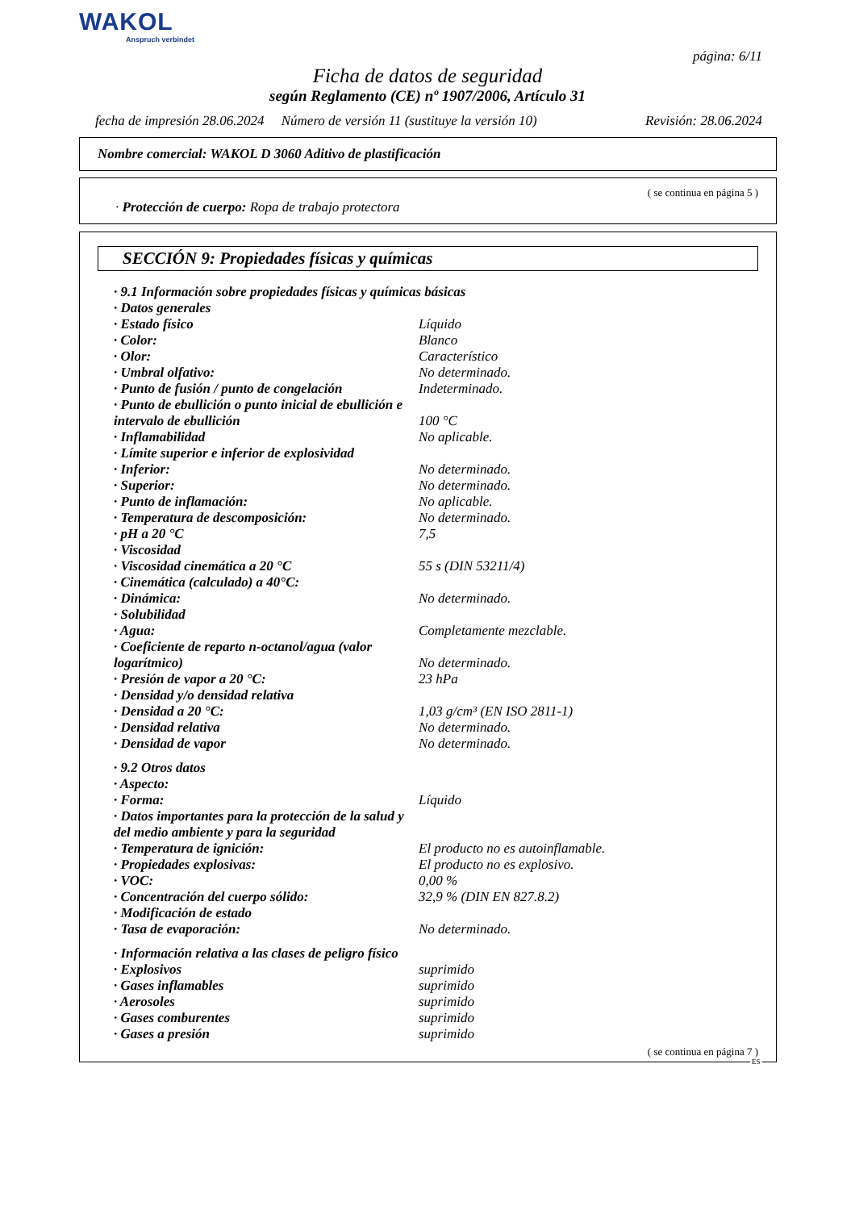WAKOL
Anspruch verbindet
página: 6/11
Ficha de datos de seguridad
según Reglamento (CE) nº 1907/2006, Artículo 31
fecha de impresión 28.06.2024 Número de versión 11 (sustituye la versión 10) Revisión: 28.06.2024
Nombre comercial: WAKOL D 3060 Aditivo de plastificación
( se continua en página 5 )
· Protección de cuerpo: Ropa de trabajo protectora
SECCIÓN 9: Propiedades físicas y químicas
| · 9.1 Información sobre propiedades físicas y químicas básicas | |
| · Datos generales | |
| · Estado físico | Líquido |
| · Color: | Blanco |
| · Olor: | Característico |
| · Umbral olfativo: | No determinado. |
| · Punto de fusión / punto de congelación | Indeterminado. |
| · Punto de ebullición o punto inicial de ebullición e intervalo de ebullición | 100 °C |
| · Inflamabilidad | No aplicable. |
| · Límite superior e inferior de explosividad | |
| · Inferior: | No determinado. |
| · Superior: | No determinado. |
| · Punto de inflamación: | No aplicable. |
| · Temperatura de descomposición: | No determinado. |
| · pH a 20 °C | 7,5 |
| · Viscosidad | |
| · Viscosidad cinemática a 20 °C | 55 s (DIN 53211/4) |
| · Cinemática (calculado) a 40°C: | |
| · Dinámica: | No determinado. |
| · Solubilidad | |
| · Agua: | Completamente mezclable. |
| · Coeficiente de reparto n-octanol/agua (valor logarítmico) | No determinado. |
| · Presión de vapor a 20 °C: | 23 hPa |
| · Densidad y/o densidad relativa | |
| · Densidad a 20 °C: | 1,03 g/cm³ (EN ISO 2811-1) |
| · Densidad relativa | No determinado. |
| · Densidad de vapor | No determinado. |
| · 9.2 Otros datos | |
| · Aspecto: | |
| · Forma: | Líquido |
| · Datos importantes para la protección de la salud y del medio ambiente y para la seguridad | |
| · Temperatura de ignición: | El producto no es autoinflamable. |
| · Propiedades explosivas: | El producto no es explosivo. |
| · VOC: | 0,00 % |
| · Concentración del cuerpo sólido: | 32,9 % (DIN EN 827.8.2) |
| · Modificación de estado | |
| · Tasa de evaporación: | No determinado. |
| · Información relativa a las clases de peligro físico | |
| · Explosivos | suprimido |
| · Gases inflamables | suprimido |
| · Aerosoles | suprimido |
| · Gases comburentes | suprimido |
| · Gases a presión | suprimido |
( se continua en página 7 )
ES